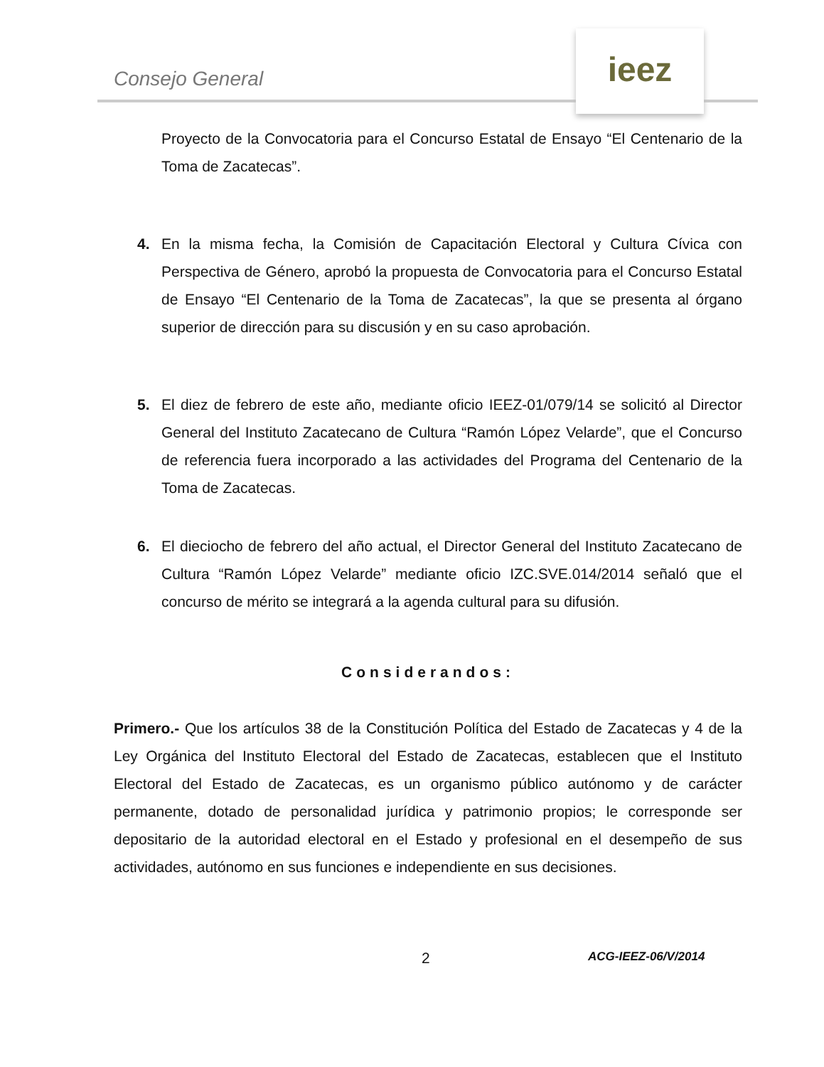Consejo General
ieez
Proyecto de la Convocatoria para el Concurso Estatal de Ensayo “El Centenario de la Toma de Zacatecas”.
4. En la misma fecha, la Comisión de Capacitación Electoral y Cultura Cívica con Perspectiva de Género, aprobó la propuesta de Convocatoria para el Concurso Estatal de Ensayo “El Centenario de la Toma de Zacatecas”, la que se presenta al órgano superior de dirección para su discusión y en su caso aprobación.
5. El diez de febrero de este año, mediante oficio IEEZ-01/079/14 se solicitó al Director General del Instituto Zacatecano de Cultura “Ramón López Velarde”, que el Concurso de referencia fuera incorporado a las actividades del Programa del Centenario de la Toma de Zacatecas.
6. El dieciocho de febrero del año actual, el Director General del Instituto Zacatecano de Cultura “Ramón López Velarde” mediante oficio IZC.SVE.014/2014 señaló que el concurso de mérito se integrará a la agenda cultural para su difusión.
Considerandos:
Primero.- Que los artículos 38 de la Constitución Política del Estado de Zacatecas y 4 de la Ley Orgánica del Instituto Electoral del Estado de Zacatecas, establecen que el Instituto Electoral del Estado de Zacatecas, es un organismo público autónomo y de carácter permanente, dotado de personalidad jurídica y patrimonio propios; le corresponde ser depositario de la autoridad electoral en el Estado y profesional en el desempeño de sus actividades, autónomo en sus funciones e independiente en sus decisiones.
2 ACG-IEEZ-06/V/2014